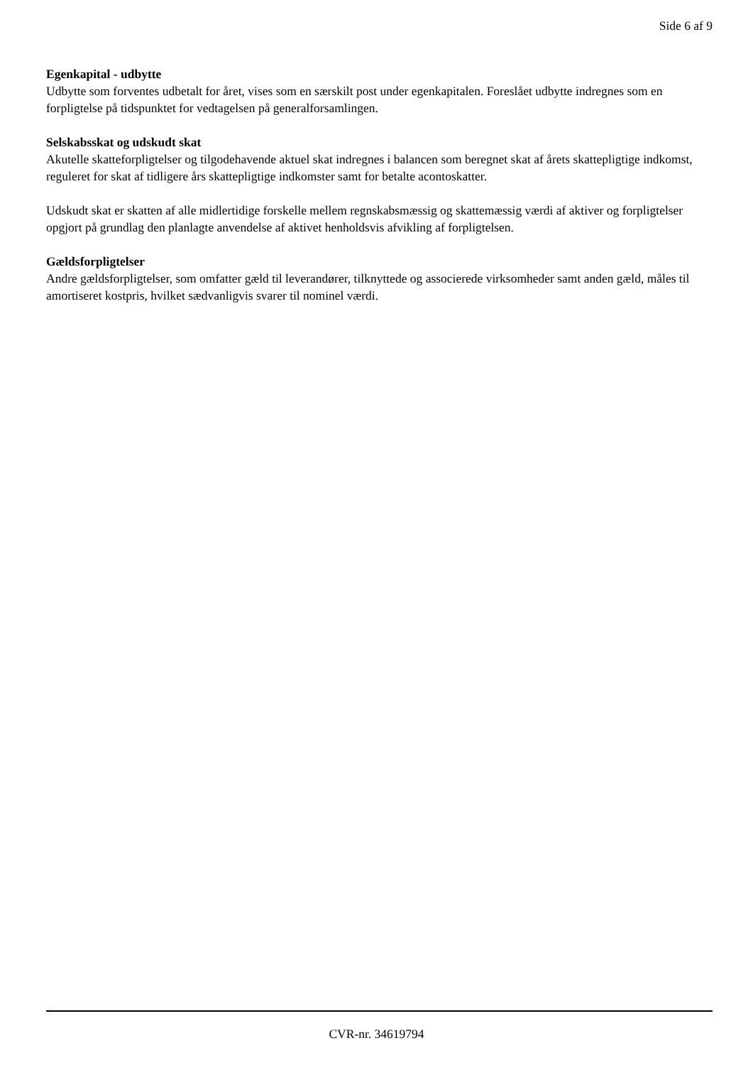Side 6 af 9
Egenkapital - udbytte
Udbytte som forventes udbetalt for året, vises som en særskilt post under egenkapitalen. Foreslået udbytte indregnes som en forpligtelse på tidspunktet for vedtagelsen på generalforsamlingen.
Selskabsskat og udskudt skat
Akutelle skatteforpligtelser og tilgodehavende aktuel skat indregnes i balancen som beregnet skat af årets skattepligtige indkomst, reguleret for skat af tidligere års skattepligtige indkomster samt for betalte acontoskatter.
Udskudt skat er skatten af alle midlertidige forskelle mellem regnskabsmæssig og skattemæssig værdi af aktiver og forpligtelser opgjort på grundlag den planlagte anvendelse af aktivet henholdsvis afvikling af forpligtelsen.
Gældsforpligtelser
Andre gældsforpligtelser, som omfatter gæld til leverandører, tilknyttede og associerede virksomheder samt anden gæld, måles til amortiseret kostpris, hvilket sædvanligvis svarer til nominel værdi.
CVR-nr. 34619794